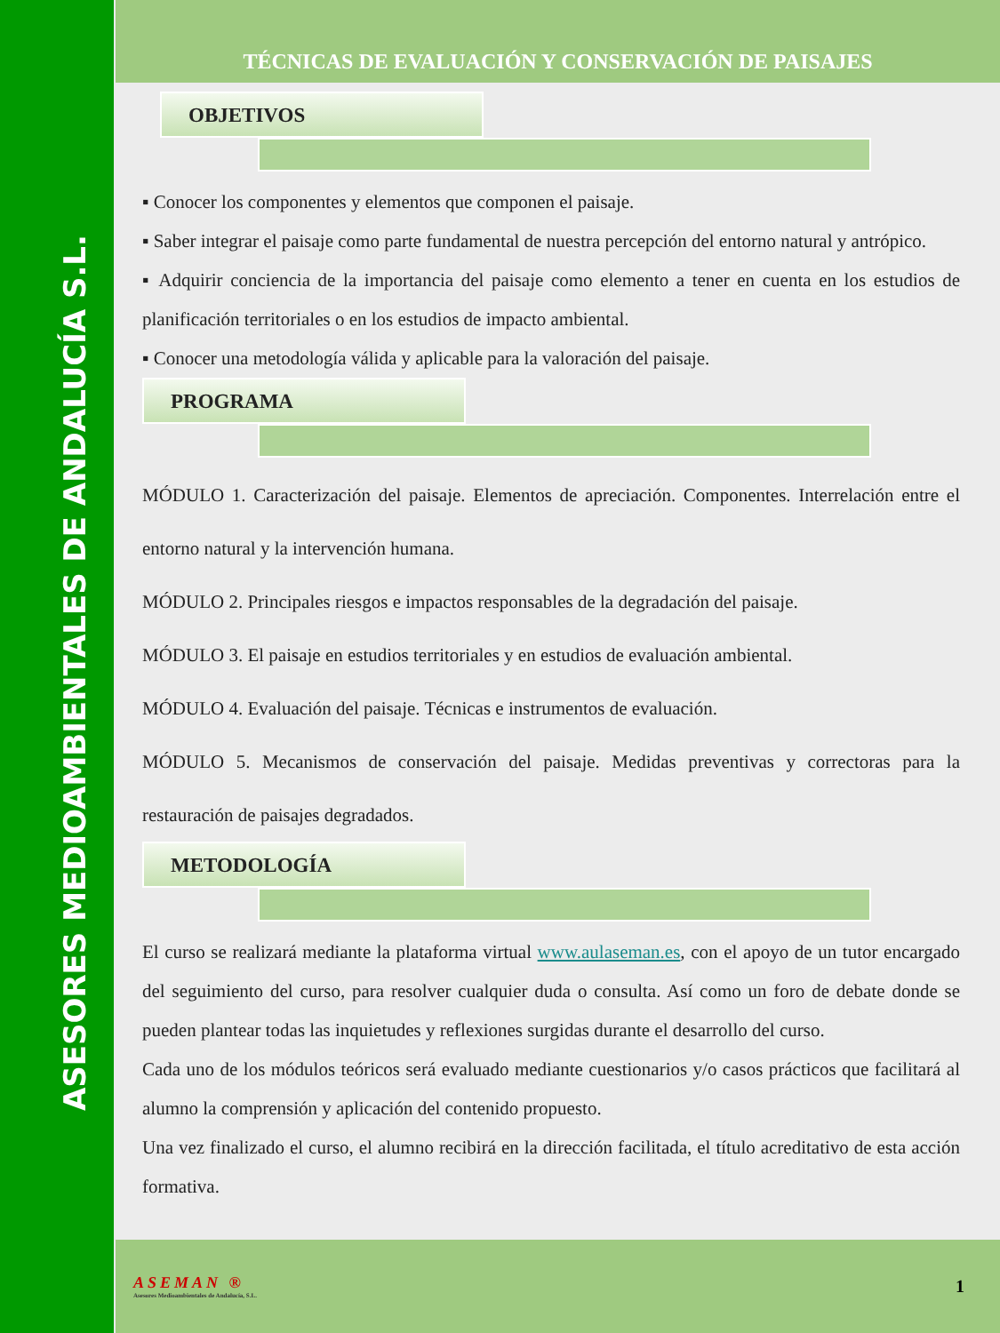ASESORES MEDIOAMBIENTALES DE ANDALUCÍA S.L.
TÉCNICAS DE EVALUACIÓN Y CONSERVACIÓN DE PAISAJES
OBJETIVOS
▪ Conocer los componentes y elementos que componen el paisaje.
▪ Saber integrar el paisaje como parte fundamental de nuestra percepción del entorno natural y antrópico.
▪ Adquirir conciencia de la importancia del paisaje como elemento a tener en cuenta en los estudios de planificación territoriales o en los estudios de impacto ambiental.
▪ Conocer una metodología válida y aplicable para la valoración del paisaje.
PROGRAMA
MÓDULO 1. Caracterización del paisaje. Elementos de apreciación. Componentes. Interrelación entre el entorno natural y la intervención humana.
MÓDULO 2. Principales riesgos e impactos responsables de la degradación del paisaje.
MÓDULO 3. El paisaje en estudios territoriales y en estudios de evaluación ambiental.
MÓDULO 4. Evaluación del paisaje. Técnicas e instrumentos de evaluación.
MÓDULO 5. Mecanismos de conservación del paisaje. Medidas preventivas y correctoras para la restauración de paisajes degradados.
METODOLOGÍA
El curso se realizará mediante la plataforma virtual www.aulaseman.es, con el apoyo de un tutor encargado del seguimiento del curso, para resolver cualquier duda o consulta. Así como un foro de debate donde se pueden plantear todas las inquietudes y reflexiones surgidas durante el desarrollo del curso.
Cada uno de los módulos teóricos será evaluado mediante cuestionarios y/o casos prácticos que facilitará al alumno la comprensión y aplicación del contenido propuesto.
Una vez finalizado el curso, el alumno recibirá en la dirección facilitada, el título acreditativo de esta acción formativa.
ASEMAN ®
Asesores Medioambientales de Andalucía, S.L.
1